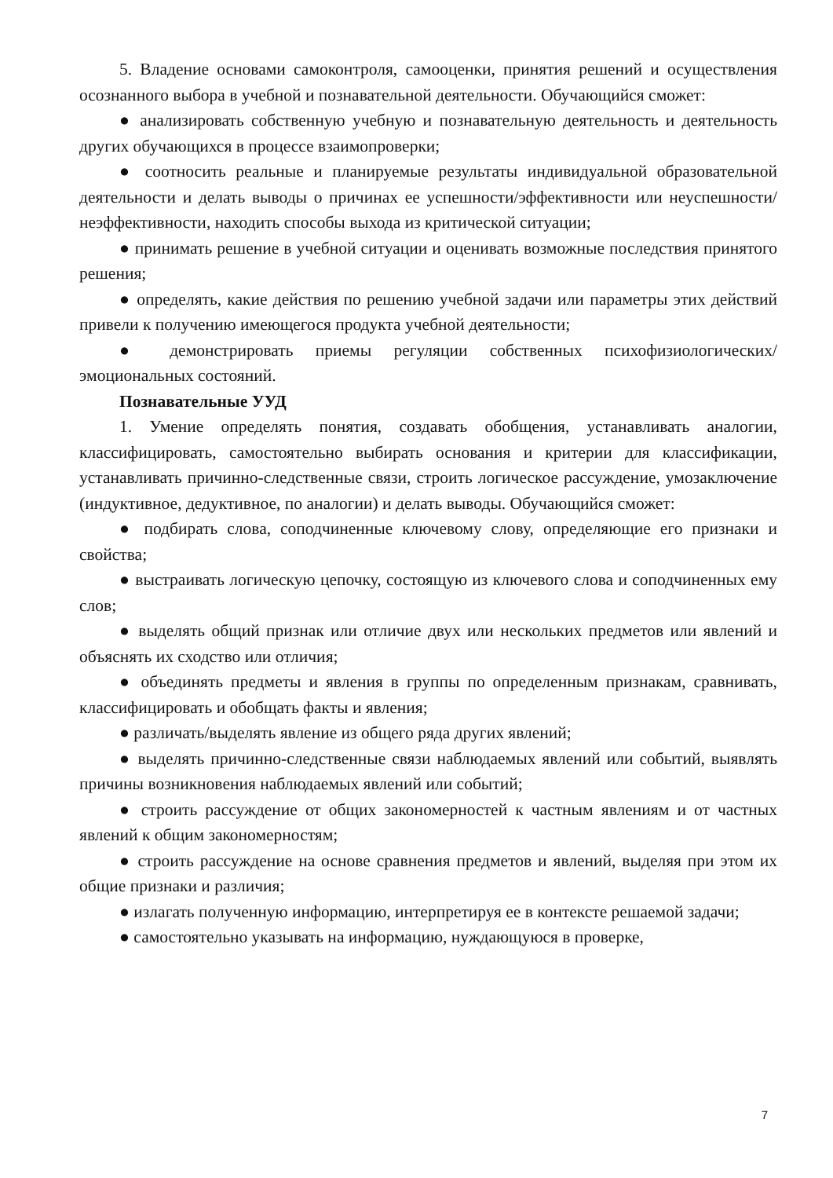5. Владение основами самоконтроля, самооценки, принятия решений и осуществления осознанного выбора в учебной и познавательной деятельности. Обучающийся сможет:
● анализировать собственную учебную и познавательную деятельность и деятельность других обучающихся в процессе взаимопроверки;
● соотносить реальные и планируемые результаты индивидуальной образовательной деятельности и делать выводы о причинах ее успешности/эффективности или неуспешности/неэффективности, находить способы выхода из критической ситуации;
● принимать решение в учебной ситуации и оценивать возможные последствия принятого решения;
● определять, какие действия по решению учебной задачи или параметры этих действий привели к получению имеющегося продукта учебной деятельности;
● демонстрировать приемы регуляции собственных психофизиологических/эмоциональных состояний.
Познавательные УУД
1. Умение определять понятия, создавать обобщения, устанавливать аналогии, классифицировать, самостоятельно выбирать основания и критерии для классификации, устанавливать причинно-следственные связи, строить логическое рассуждение, умозаключение (индуктивное, дедуктивное, по аналогии) и делать выводы. Обучающийся сможет:
● подбирать слова, соподчиненные ключевому слову, определяющие его признаки и свойства;
● выстраивать логическую цепочку, состоящую из ключевого слова и соподчиненных ему слов;
● выделять общий признак или отличие двух или нескольких предметов или явлений и объяснять их сходство или отличия;
● объединять предметы и явления в группы по определенным признакам, сравнивать, классифицировать и обобщать факты и явления;
● различать/выделять явление из общего ряда других явлений;
● выделять причинно-следственные связи наблюдаемых явлений или событий, выявлять причины возникновения наблюдаемых явлений или событий;
● строить рассуждение от общих закономерностей к частным явлениям и от частных явлений к общим закономерностям;
● строить рассуждение на основе сравнения предметов и явлений, выделяя при этом их общие признаки и различия;
● излагать полученную информацию, интерпретируя ее в контексте решаемой задачи;
● самостоятельно указывать на информацию, нуждающуюся в проверке,
7